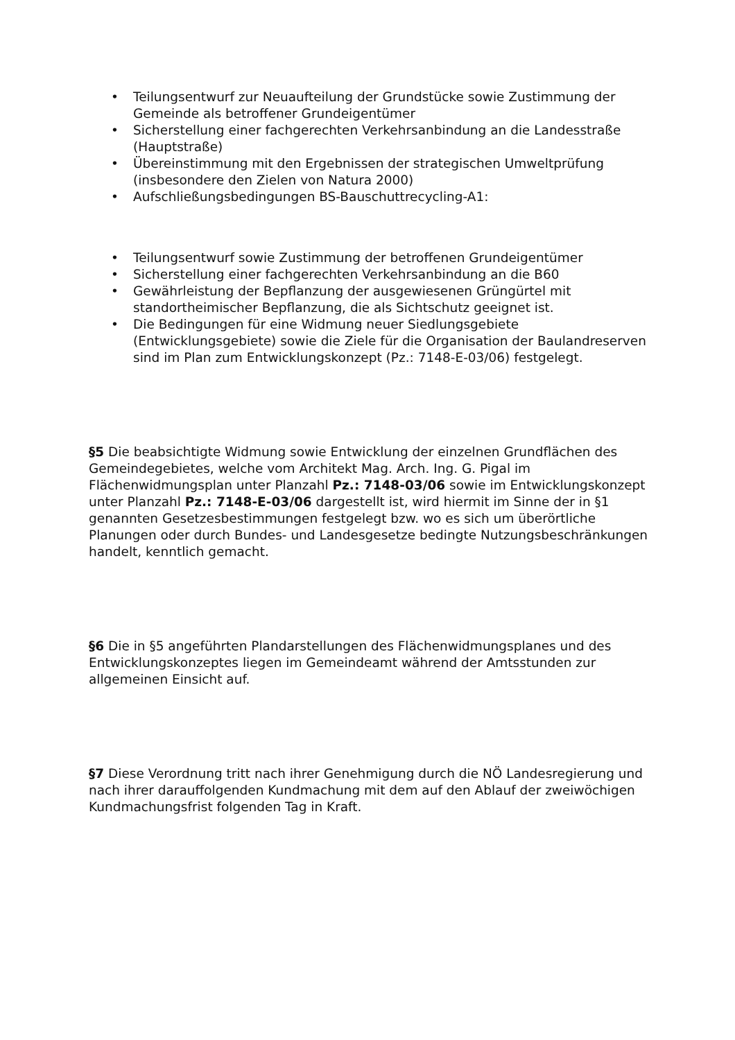• Teilungsentwurf zur Neuaufteilung der Grundstücke sowie Zustimmung der Gemeinde als betroffener Grundeigentümer
• Sicherstellung einer fachgerechten Verkehrsanbindung an die Landesstraße (Hauptstraße)
• Übereinstimmung mit den Ergebnissen der strategischen Umweltprüfung (insbesondere den Zielen von Natura 2000)
• Aufschließungsbedingungen BS-Bauschuttrecycling-A1:
• Teilungsentwurf sowie Zustimmung der betroffenen Grundeigentümer
• Sicherstellung einer fachgerechten Verkehrsanbindung an die B60
• Gewährleistung der Bepflanzung der ausgewiesenen Grüngürtel mit standortheimischer Bepflanzung, die als Sichtschutz geeignet ist.
• Die Bedingungen für eine Widmung neuer Siedlungsgebiete (Entwicklungsgebiete) sowie die Ziele für die Organisation der Baulandreserven sind im Plan zum Entwicklungskonzept (Pz.: 7148-E-03/06) festgelegt.
§5 Die beabsichtigte Widmung sowie Entwicklung der einzelnen Grundflächen des Gemeindegebietes, welche vom Architekt Mag. Arch. Ing. G. Pigal im Flächenwidmungsplan unter Planzahl Pz.: 7148-03/06 sowie im Entwicklungskonzept unter Planzahl Pz.: 7148-E-03/06 dargestellt ist, wird hiermit im Sinne der in §1 genannten Gesetzesbestimmungen festgelegt bzw. wo es sich um überörtliche Planungen oder durch Bundes- und Landesgesetze bedingte Nutzungsbeschränkungen handelt, kenntlich gemacht.
§6 Die in §5 angeführten Plandarstellungen des Flächenwidmungsplanes und des Entwicklungskonzeptes liegen im Gemeindeamt während der Amtsstunden zur allgemeinen Einsicht auf.
§7 Diese Verordnung tritt nach ihrer Genehmigung durch die NÖ Landesregierung und nach ihrer darauffolgenden Kundmachung mit dem auf den Ablauf der zweiwöchigen Kundmachungsfrist folgenden Tag in Kraft.